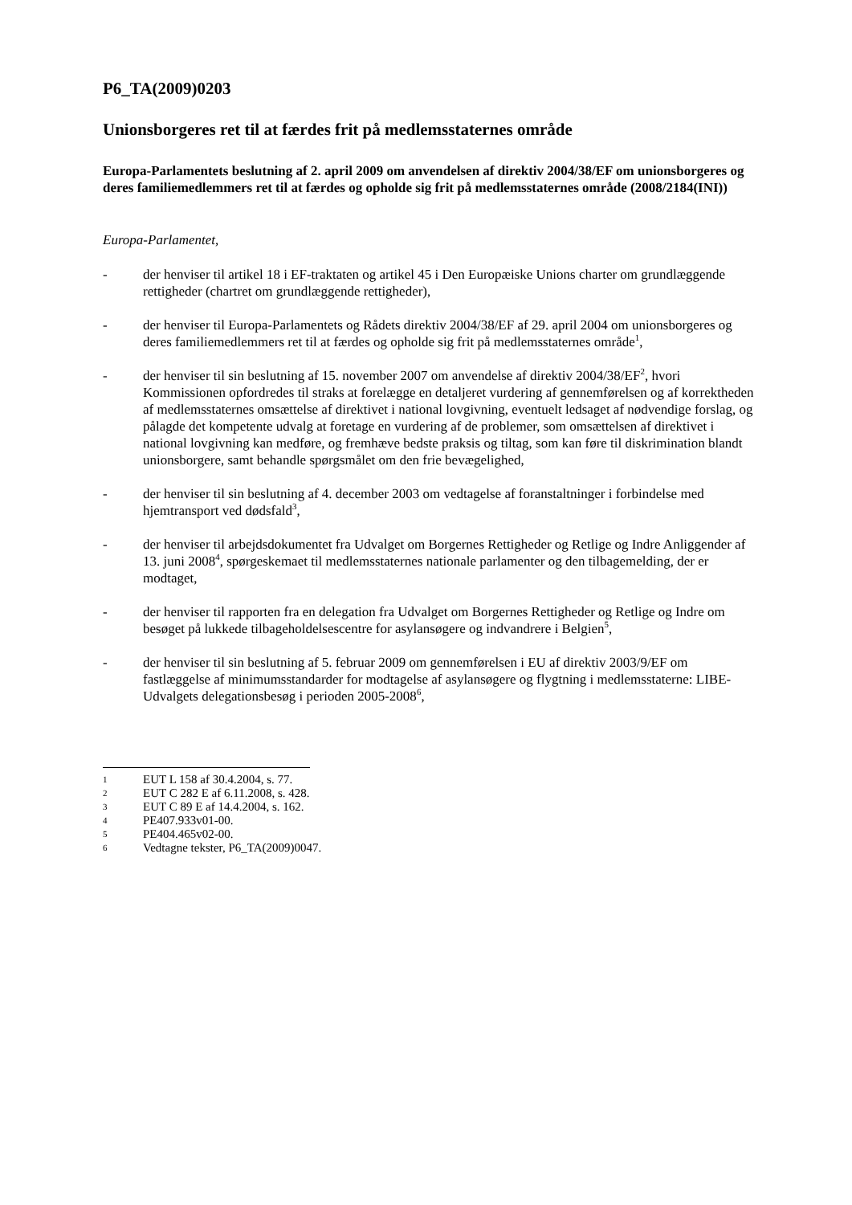P6_TA(2009)0203
Unionsborgeres ret til at færdes frit på medlemsstaternes område
Europa-Parlamentets beslutning af 2. april 2009 om anvendelsen af direktiv 2004/38/EF om unionsborgeres og deres familiemedlemmers ret til at færdes og opholde sig frit på medlemsstaternes område (2008/2184(INI))
Europa-Parlamentet,
- der henviser til artikel 18 i EF-traktaten og artikel 45 i Den Europæiske Unions charter om grundlæggende rettigheder (chartret om grundlæggende rettigheder),
- der henviser til Europa-Parlamentets og Rådets direktiv 2004/38/EF af 29. april 2004 om unionsborgeres og deres familiemedlemmers ret til at færdes og opholde sig frit på medlemsstaternes område<sup>1</sup>,
- der henviser til sin beslutning af 15. november 2007 om anvendelse af direktiv 2004/38/EF<sup>2</sup>, hvori Kommissionen opfordredes til straks at forelægge en detaljeret vurdering af gennemførelsen og af korrektheden af medlemsstaternes omsættelse af direktivet i national lovgivning, eventuelt ledsaget af nødvendige forslag, og pålagde det kompetente udvalg at foretage en vurdering af de problemer, som omsættelsen af direktivet i national lovgivning kan medføre, og fremhæve bedste praksis og tiltag, som kan føre til diskrimination blandt unionsborgere, samt behandle spørgsmålet om den frie bevægelighed,
- der henviser til sin beslutning af 4. december 2003 om vedtagelse af foranstaltninger i forbindelse med hjemtransport ved dødsfald<sup>3</sup>,
- der henviser til arbejdsdokumentet fra Udvalget om Borgernes Rettigheder og Retlige og Indre Anliggender af 13. juni 2008<sup>4</sup>, spørgeskemaet til medlemsstaternes nationale parlamenter og den tilbagemelding, der er modtaget,
- der henviser til rapporten fra en delegation fra Udvalget om Borgernes Rettigheder og Retlige og Indre om besøget på lukkede tilbageholdelsescentre for asylansøgere og indvandrere i Belgien<sup>5</sup>,
- der henviser til sin beslutning af 5. februar 2009 om gennemførelsen i EU af direktiv 2003/9/EF om fastlæggelse af minimumsstandarder for modtagelse af asylansøgere og flygtning i medlemsstaterne: LIBE-Udvalgets delegationsbesøg i perioden 2005-2008<sup>6</sup>,
1 EUT L 158 af 30.4.2004, s. 77.
2 EUT C 282 E af 6.11.2008, s. 428.
3 EUT C 89 E af 14.4.2004, s. 162.
4 PE407.933v01-00.
5 PE404.465v02-00.
6 Vedtagne tekster, P6_TA(2009)0047.